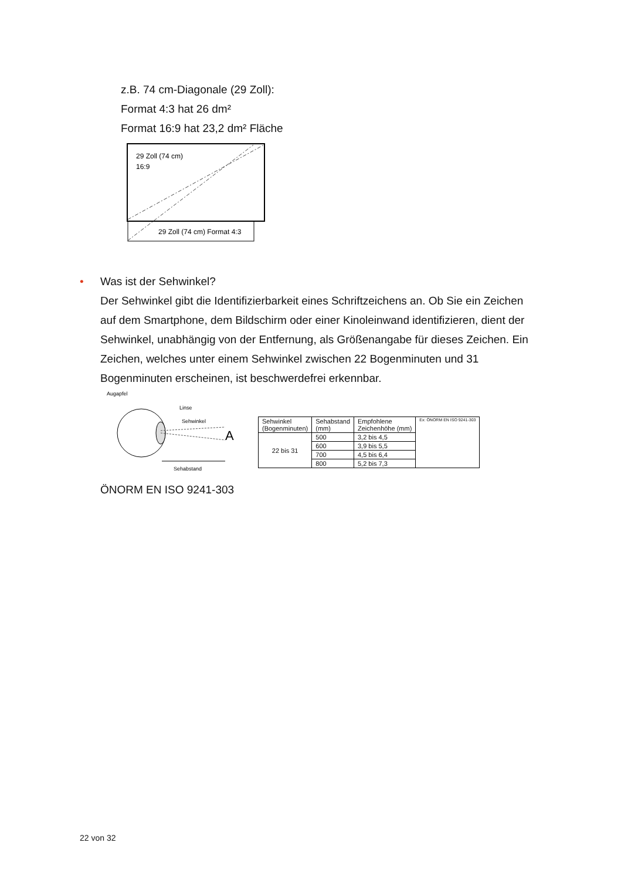z.B. 74 cm-Diagonale (29 Zoll):
Format 4:3 hat 26 dm²
Format 16:9 hat 23,2 dm² Fläche
29 Zoll (74 cm)
16:9
29 Zoll (74 cm) Format 4:3
•
Was ist der Sehwinkel?
Der Sehwinkel gibt die Identifizierbarkeit eines Schriftzeichens an. Ob Sie ein Zeichen auf dem Smartphone, dem Bildschirm oder einer Kinoleinwand identifizieren, dient der Sehwinkel, unabhängig von der Entfernung, als Größenangabe für dieses Zeichen. Ein Zeichen, welches unter einem Sehwinkel zwischen 22 Bogenminuten und 31 Bogenminuten erscheinen, ist beschwerdefrei erkennbar.
Augapfel
Linse
Sehwinkel
A
Sehabstand
| Sehwinkel (Bogenminuten) | Sehabstand (mm) | Empfohlene Zeichenhöhe (mm) | Ex: ÖNORM EN ISO 9241-303 |
| --- | --- | --- | --- |
| 22 bis 31 | 500 | 3,2 bis 4,5 | |
| | 600 | 3,9 bis 5,5 | |
| | 700 | 4,5 bis 6,4 | |
| | 800 | 5,2 bis 7,3 | |
ÖNORM EN ISO 9241-303
22 von 32